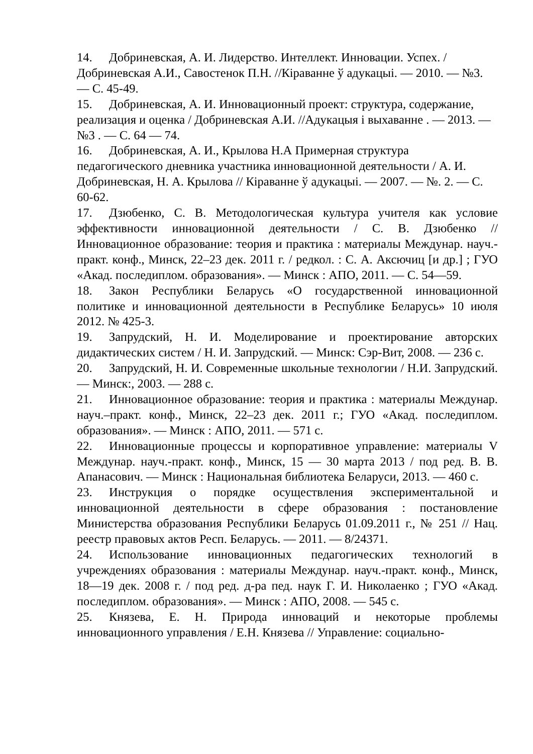14. Добриневская, А. И. Лидерство. Интеллект. Инновации. Успех. / Добриневская А.И., Савостенок П.Н. //Кіраванне ў адукацыі. — 2010. — №3. — С. 45-49.
15. Добриневская, А. И. Инновационный проект: структура, содержание, реализация и оценка / Добриневская А.И. //Адукацыя і выхаванне . — 2013. — №3 . — С. 64 — 74.
16. Добриневская, А. И., Крылова Н.А Примерная структура педагогического дневника участника инновационной деятельности / А. И. Добриневская, Н. А. Крылова // Кіраванне ў адукацыі. — 2007. — №. 2. — С. 60-62.
17. Дзюбенко, С. В. Методологическая культура учителя как условие эффективности инновационной деятельности / С. В. Дзюбенко // Инновационное образование: теория и практика : материалы Междунар. науч.-практ. конф., Минск, 22–23 дек. 2011 г. / редкол. : С. А. Аксючиц [и др.] ; ГУО «Акад. последиплом. образования». — Минск : АПО, 2011. — С. 54—59.
18. Закон Республики Беларусь «О государственной инновационной политике и инновационной деятельности в Республике Беларусь» 10 июля 2012. № 425-3.
19. Запрудский, Н. И. Моделирование и проектирование авторских дидактических систем / Н. И. Запрудский. — Минск: Сэр-Вит, 2008. — 236 с.
20. Запрудский, Н. И. Современные школьные технологии / Н.И. Запрудский. — Минск:, 2003. — 288 с.
21. Инновационное образование: теория и практика : материалы Междунар. науч.–практ. конф., Минск, 22–23 дек. 2011 г.; ГУО «Акад. последиплом. образования». — Минск : АПО, 2011. — 571 с.
22. Инновационные процессы и корпоративное управление: материалы V Междунар. науч.-практ. конф., Минск, 15 — 30 марта 2013 / под ред. В. В. Апанасович. — Минск : Национальная библиотека Беларуси, 2013. — 460 с.
23. Инструкция о порядке осуществления экспериментальной и инновационной деятельности в сфере образования : постановление Министерства образования Республики Беларусь 01.09.2011 г., № 251 // Нац. реестр правовых актов Респ. Беларусь. — 2011. — 8/24371.
24. Использование инновационных педагогических технологий в учреждениях образования : материалы Междунар. науч.-практ. конф., Минск, 18—19 дек. 2008 г. / под ред. д-ра пед. наук Г. И. Николаенко ; ГУО «Акад. последиплом. образования». — Минск : АПО, 2008. — 545 с.
25. Князева, Е. Н. Природа инноваций и некоторые проблемы инновационного управления / Е.Н. Князева // Управление: социально-